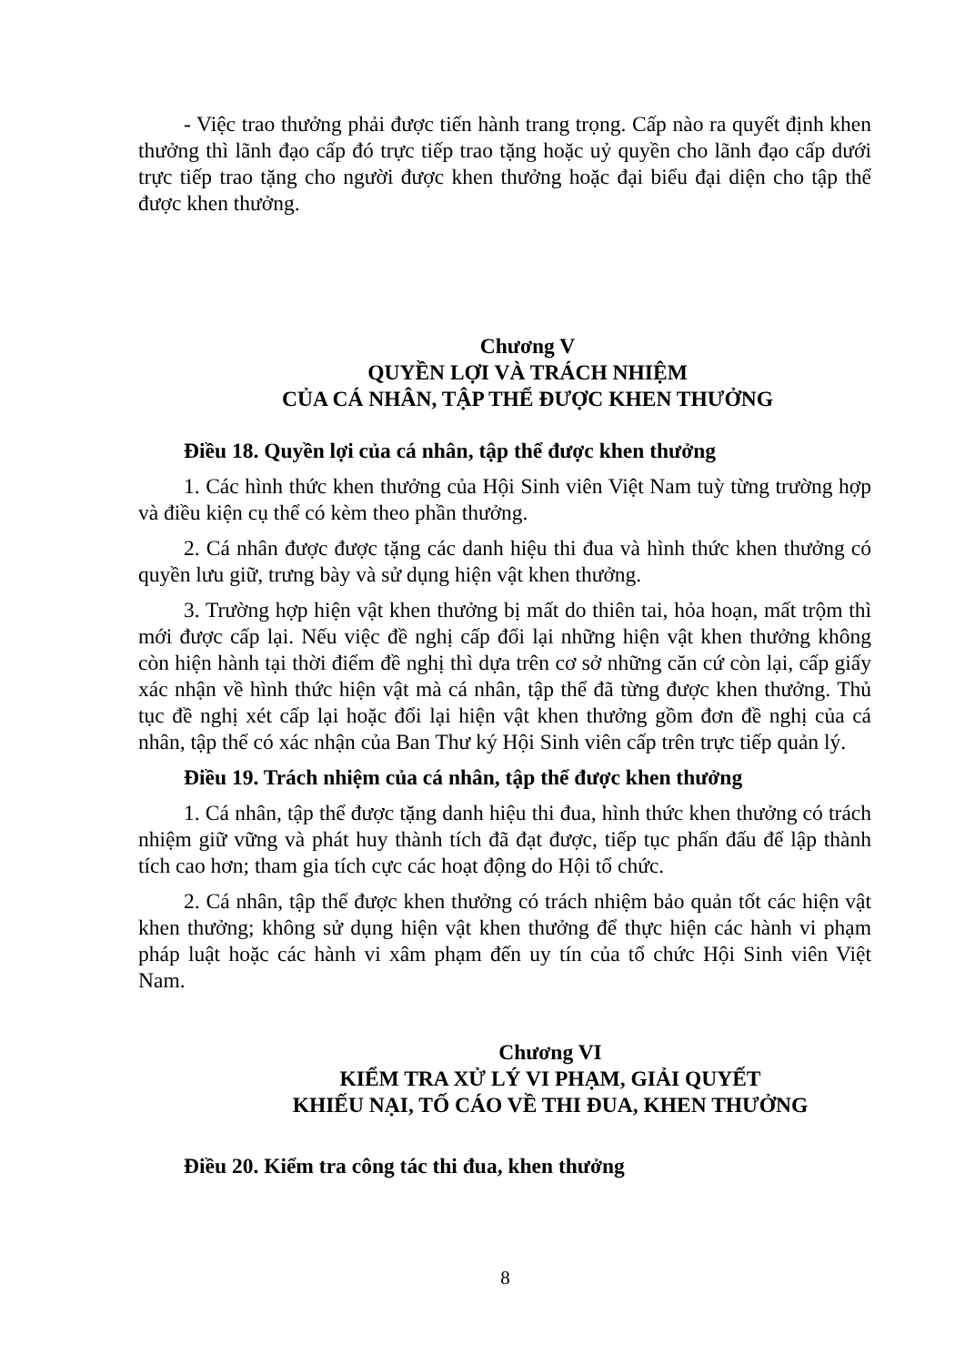- Việc trao thưởng phải được tiến hành trang trọng. Cấp nào ra quyết định khen thưởng thì lãnh đạo cấp đó trực tiếp trao tặng hoặc uỷ quyền cho lãnh đạo cấp dưới trực tiếp trao tặng cho người được khen thưởng hoặc đại biểu đại diện cho tập thể được khen thưởng.
Chương V
QUYỀN LỢI VÀ TRÁCH NHIỆM
CỦA CÁ NHÂN, TẬP THỂ ĐƯỢC KHEN THƯỞNG
Điều 18. Quyền lợi của cá nhân, tập thể được khen thưởng
1. Các hình thức khen thưởng của Hội Sinh viên Việt Nam tuỳ từng trường hợp và điều kiện cụ thể có kèm theo phần thưởng.
2. Cá nhân được được tặng các danh hiệu thi đua và hình thức khen thưởng có quyền lưu giữ, trưng bày và sử dụng hiện vật khen thưởng.
3. Trường hợp hiện vật khen thưởng bị mất do thiên tai, hỏa hoạn, mất trộm thì mới được cấp lại. Nếu việc đề nghị cấp đổi lại những hiện vật khen thưởng không còn hiện hành tại thời điểm đề nghị thì dựa trên cơ sở những căn cứ còn lại, cấp giấy xác nhận về hình thức hiện vật mà cá nhân, tập thể đã từng được khen thưởng. Thủ tục đề nghị xét cấp lại hoặc đổi lại hiện vật khen thưởng gồm đơn đề nghị của cá nhân, tập thể có xác nhận của Ban Thư ký Hội Sinh viên cấp trên trực tiếp quản lý.
Điều 19. Trách nhiệm của cá nhân, tập thể được khen thưởng
1. Cá nhân, tập thể được tặng danh hiệu thi đua, hình thức khen thưởng có trách nhiệm giữ vững và phát huy thành tích đã đạt được, tiếp tục phấn đấu để lập thành tích cao hơn; tham gia tích cực các hoạt động do Hội tổ chức.
2. Cá nhân, tập thể được khen thưởng có trách nhiệm bảo quản tốt các hiện vật khen thưởng; không sử dụng hiện vật khen thưởng để thực hiện các hành vi phạm pháp luật hoặc các hành vi xâm phạm đến uy tín của tổ chức Hội Sinh viên Việt Nam.
Chương VI
KIỂM TRA XỬ LÝ VI PHẠM, GIẢI QUYẾT
KHIẾU NẠI, TỐ CÁO VỀ THI ĐUA, KHEN THƯỞNG
Điều 20. Kiểm tra công tác thi đua, khen thưởng
8